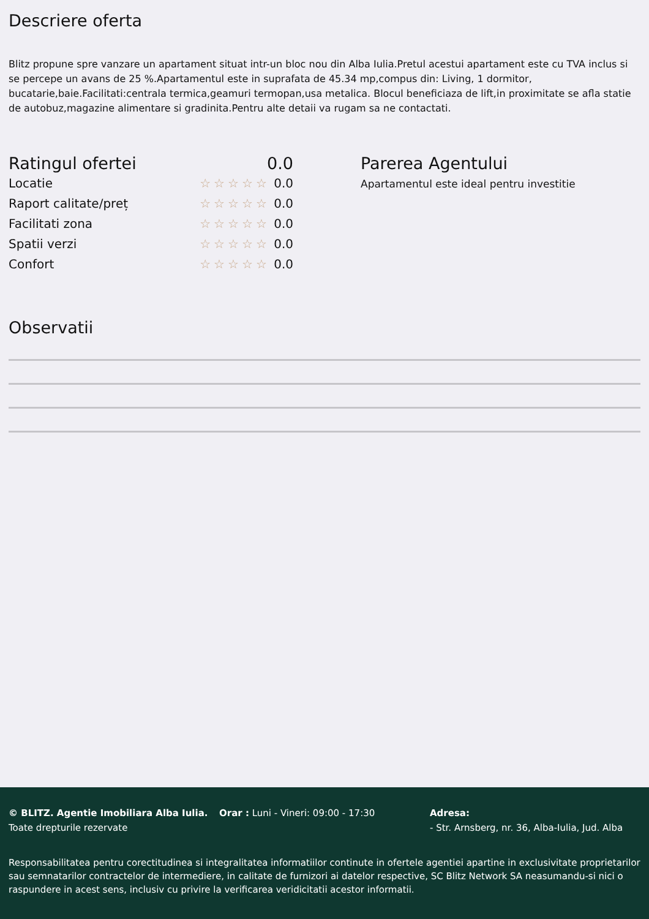Descriere oferta
Blitz propune spre vanzare un apartament situat intr-un bloc nou din Alba Iulia.Pretul acestui apartament este cu TVA inclus si se percepe un avans de 25 %.Apartamentul este in suprafata de 45.34 mp,compus din: Living, 1 dormitor, bucatarie,baie.Facilitati:centrala termica,geamuri termopan,usa metalica. Blocul beneficiaza de lift,in proximitate se afla statie de autobuz,magazine alimentare si gradinita.Pentru alte detaii va rugam sa ne contactati.
Ratingul ofertei 0.0
Locatie ☆☆☆☆☆ 0.0
Raport calitate/preț ☆☆☆☆☆ 0.0
Facilitati zona ☆☆☆☆☆ 0.0
Spatii verzi ☆☆☆☆☆ 0.0
Confort ☆☆☆☆☆ 0.0
Parerea Agentului
Apartamentul este ideal pentru investitie
Observatii
© BLITZ. Agentie Imobiliara Alba Iulia.
Toate drepturile rezervate
Orar : Luni - Vineri: 09:00 - 17:30 Adresa:
- Str. Arnsberg, nr. 36, Alba-Iulia, Jud. Alba
Responsabilitatea pentru corectitudinea si integralitatea informatiilor continute in ofertele agentiei apartine in exclusivitate proprietarilor sau semnatarilor contractelor de intermediere, in calitate de furnizori ai datelor respective, SC Blitz Network SA neasumandu-si nici o raspundere in acest sens, inclusiv cu privire la verificarea veridicitatii acestor informatii.